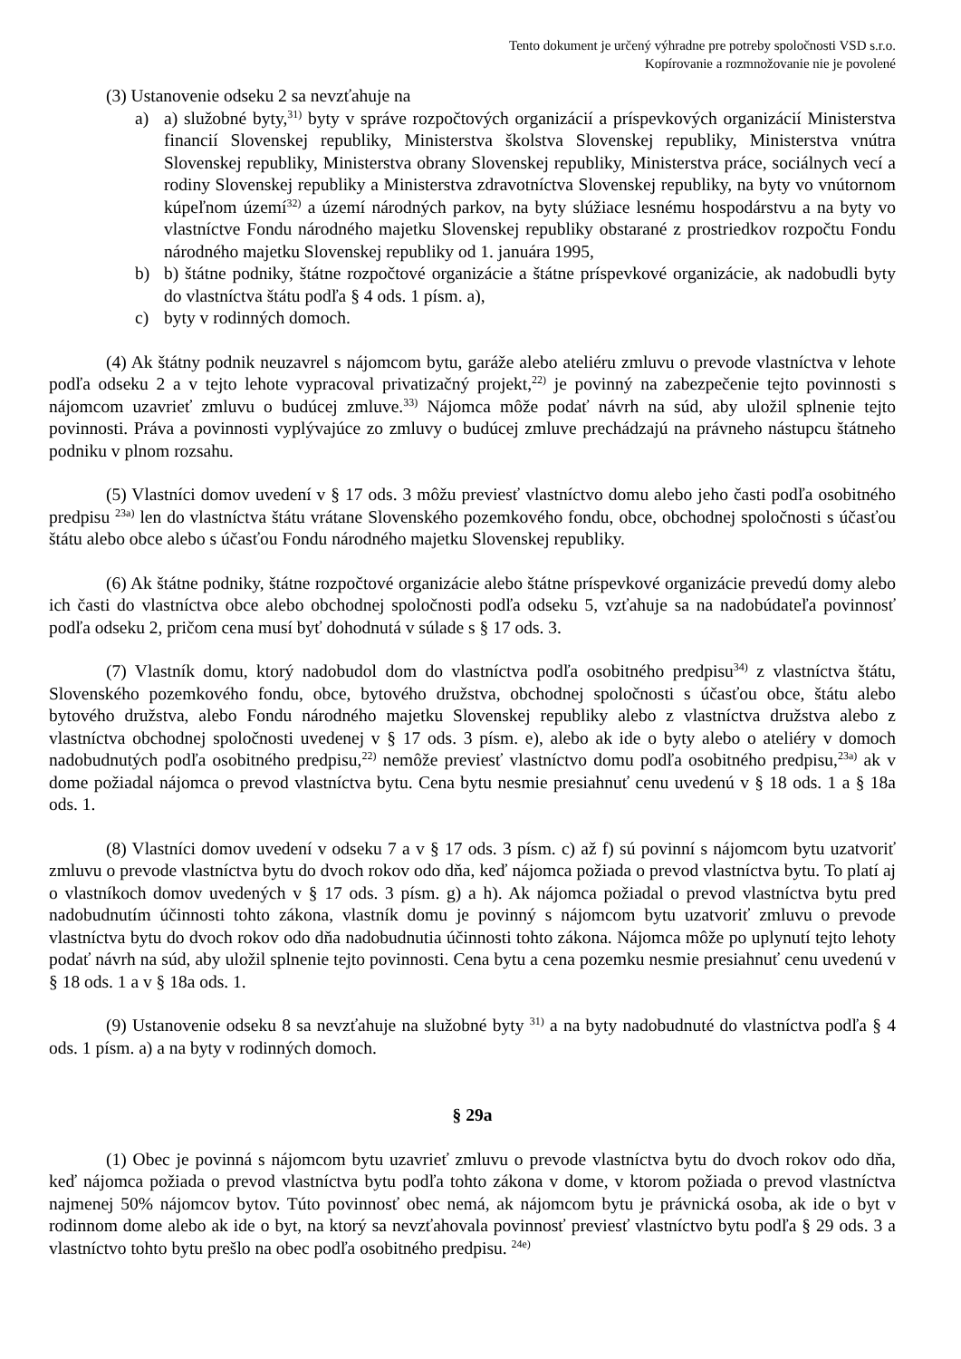Tento dokument je určený výhradne pre potreby spoločnosti VSD s.r.o.
Kopírovanie a rozmnožovanie nie je povolené
(3) Ustanovenie odseku 2 sa nevzťahuje na
a) a) služobné byty,<sup>31)</sup> byty v správe rozpočtových organizácií a príspevkových organizácií Ministerstva financií Slovenskej republiky, Ministerstva školstva Slovenskej republiky, Ministerstva vnútra Slovenskej republiky, Ministerstva obrany Slovenskej republiky, Ministerstva práce, sociálnych vecí a rodiny Slovenskej republiky a Ministerstva zdravotníctva Slovenskej republiky, na byty vo vnútornom kúpeľnom území<sup>32)</sup> a území národných parkov, na byty slúžiace lesnému hospodárstvu a na byty vo vlastníctve Fondu národného majetku Slovenskej republiky obstarané z prostriedkov rozpočtu Fondu národného majetku Slovenskej republiky od 1. januára 1995,
b) b) štátne podniky, štátne rozpočtové organizácie a štátne príspevkové organizácie, ak nadobudli byty do vlastníctva štátu podľa § 4 ods. 1 písm. a),
c) byty v rodinných domoch.
(4) Ak štátny podnik neuzavrel s nájomcom bytu, garáže alebo ateliéru zmluvu o prevode vlastníctva v lehote podľa odseku 2 a v tejto lehote vypracoval privatizačný projekt,<sup>22)</sup> je povinný na zabezpečenie tejto povinnosti s nájomcom uzavrieť zmluvu o budúcej zmluve.<sup>33)</sup> Nájomca môže podať návrh na súd, aby uložil splnenie tejto povinnosti. Práva a povinnosti vyplývajúce zo zmluvy o budúcej zmluve prechádzajú na právneho nástupcu štátneho podniku v plnom rozsahu.
(5) Vlastníci domov uvedení v § 17 ods. 3 môžu previesť vlastníctvo domu alebo jeho časti podľa osobitného predpisu <sup>23a)</sup> len do vlastníctva štátu vrátane Slovenského pozemkového fondu, obce, obchodnej spoločnosti s účasťou štátu alebo obce alebo s účasťou Fondu národného majetku Slovenskej republiky.
(6) Ak štátne podniky, štátne rozpočtové organizácie alebo štátne príspevkové organizácie prevedú domy alebo ich časti do vlastníctva obce alebo obchodnej spoločnosti podľa odseku 5, vzťahuje sa na nadobúdateľa povinnosť podľa odseku 2, pričom cena musí byť dohodnutá v súlade s § 17 ods. 3.
(7) Vlastník domu, ktorý nadobudol dom do vlastníctva podľa osobitného predpisu<sup>34)</sup> z vlastníctva štátu, Slovenského pozemkového fondu, obce, bytového družstva, obchodnej spoločnosti s účasťou obce, štátu alebo bytového družstva, alebo Fondu národného majetku Slovenskej republiky alebo z vlastníctva družstva alebo z vlastníctva obchodnej spoločnosti uvedenej v § 17 ods. 3 písm. e), alebo ak ide o byty alebo o ateliéry v domoch nadobudnutých podľa osobitného predpisu,<sup>22)</sup> nemôže previesť vlastníctvo domu podľa osobitného predpisu,<sup>23a)</sup> ak v dome požiadal nájomca o prevod vlastníctva bytu. Cena bytu nesmie presiahnuť cenu uvedenú v § 18 ods. 1 a § 18a ods. 1.
(8) Vlastníci domov uvedení v odseku 7 a v § 17 ods. 3 písm. c) až f) sú povinní s nájomcom bytu uzatvoriť zmluvu o prevode vlastníctva bytu do dvoch rokov odo dňa, keď nájomca požiada o prevod vlastníctva bytu. To platí aj o vlastníkoch domov uvedených v § 17 ods. 3 písm. g) a h). Ak nájomca požiadal o prevod vlastníctva bytu pred nadobudnutím účinnosti tohto zákona, vlastník domu je povinný s nájomcom bytu uzatvoriť zmluvu o prevode vlastníctva bytu do dvoch rokov odo dňa nadobudnutia účinnosti tohto zákona. Nájomca môže po uplynutí tejto lehoty podať návrh na súd, aby uložil splnenie tejto povinnosti. Cena bytu a cena pozemku nesmie presiahnuť cenu uvedenú v § 18 ods. 1 a v § 18a ods. 1.
(9) Ustanovenie odseku 8 sa nevzťahuje na služobné byty <sup>31)</sup> a na byty nadobudnuté do vlastníctva podľa § 4 ods. 1 písm. a) a na byty v rodinných domoch.
§ 29a
(1) Obec je povinná s nájomcom bytu uzavrieť zmluvu o prevode vlastníctva bytu do dvoch rokov odo dňa, keď nájomca požiada o prevod vlastníctva bytu podľa tohto zákona v dome, v ktorom požiada o prevod vlastníctva najmenej 50% nájomcov bytov. Túto povinnosť obec nemá, ak nájomcom bytu je právnická osoba, ak ide o byt v rodinnom dome alebo ak ide o byt, na ktorý sa nevzťahovala povinnosť previesť vlastníctvo bytu podľa § 29 ods. 3 a vlastníctvo tohto bytu prešlo na obec podľa osobitného predpisu. <sup>24e)</sup>